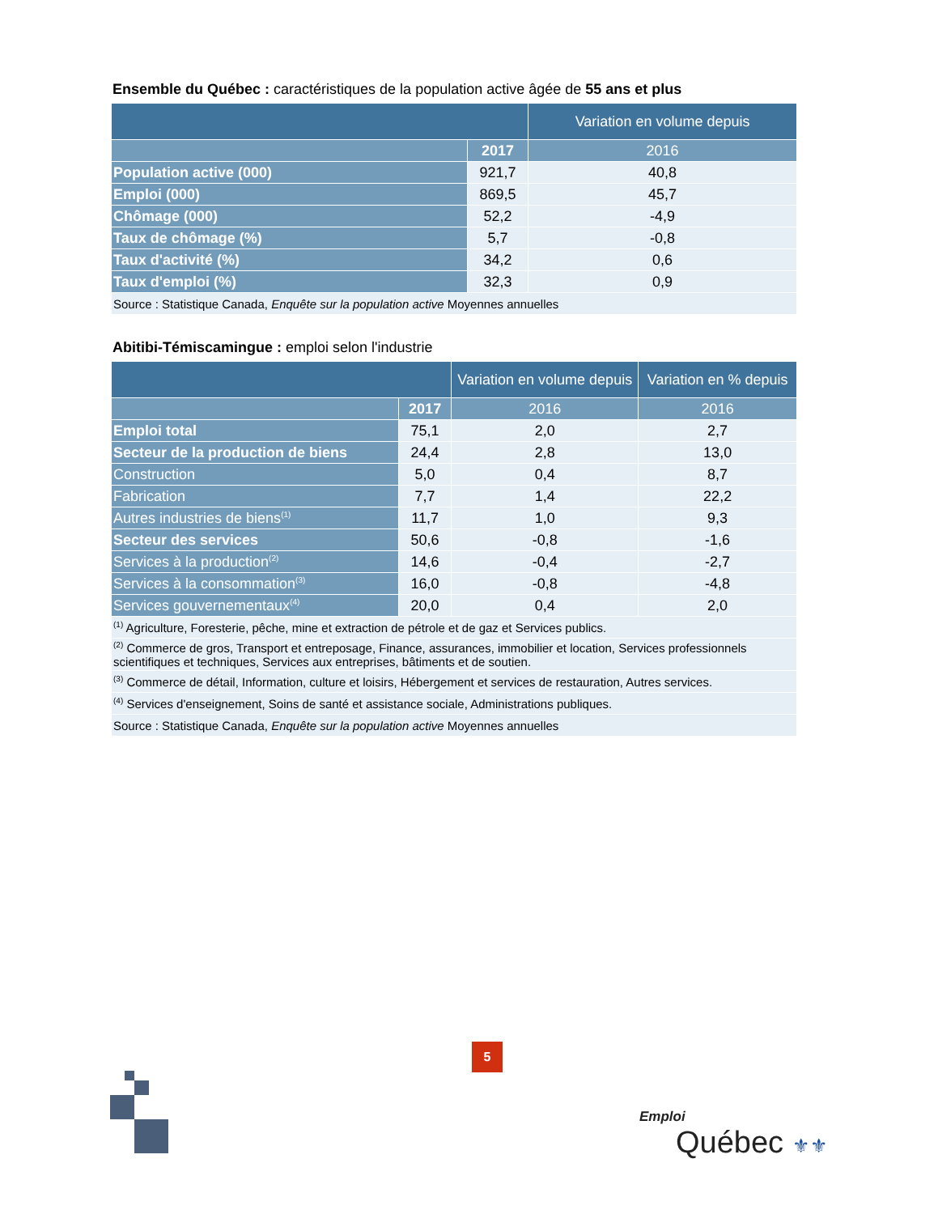Ensemble du Québec : caractéristiques de la population active âgée de 55 ans et plus
| | | Variation en volume depuis |
| --- | --- | --- |
| | 2017 | 2016 |
| Population active (000) | 921,7 | 40,8 |
| Emploi (000) | 869,5 | 45,7 |
| Chômage (000) | 52,2 | -4,9 |
| Taux de chômage (%) | 5,7 | -0,8 |
| Taux d'activité (%) | 34,2 | 0,6 |
| Taux d'emploi (%) | 32,3 | 0,9 |
| Source : Statistique Canada, Enquête sur la population active Moyennes annuelles | | |
Abitibi-Témiscamingue : emploi selon l'industrie
| | | Variation en volume depuis | Variation en % depuis |
| --- | --- | --- | --- |
| | 2017 | 2016 | 2016 |
| Emploi total | 75,1 | 2,0 | 2,7 |
| Secteur de la production de biens | 24,4 | 2,8 | 13,0 |
| Construction | 5,0 | 0,4 | 8,7 |
| Fabrication | 7,7 | 1,4 | 22,2 |
| Autres industries de biens<sup>(1)</sup> | 11,7 | 1,0 | 9,3 |
| Secteur des services | 50,6 | -0,8 | -1,6 |
| Services à la production<sup>(2)</sup> | 14,6 | -0,4 | -2,7 |
| Services à la consommation<sup>(3)</sup> | 16,0 | -0,8 | -4,8 |
| Services gouvernementaux<sup>(4)</sup> | 20,0 | 0,4 | 2,0 |
| <sup>(1)</sup> Agriculture, Foresterie, pêche, mine et extraction de pétrole et de gaz et Services publics. | | | |
| <sup>(2)</sup> Commerce de gros, Transport et entreposage, Finance, assurances, immobilier et location, Services professionnels scientifiques et techniques, Services aux entreprises, bâtiments et de soutien. | | | |
| <sup>(3)</sup> Commerce de détail, Information, culture et loisirs, Hébergement et services de restauration, Autres services. | | | |
| <sup>(4)</sup> Services d'enseignement, Soins de santé et assistance sociale, Administrations publiques. | | | |
| Source : Statistique Canada, Enquête sur la population active Moyennes annuelles | | | |
5
Emploi
Québec ⚜⚜